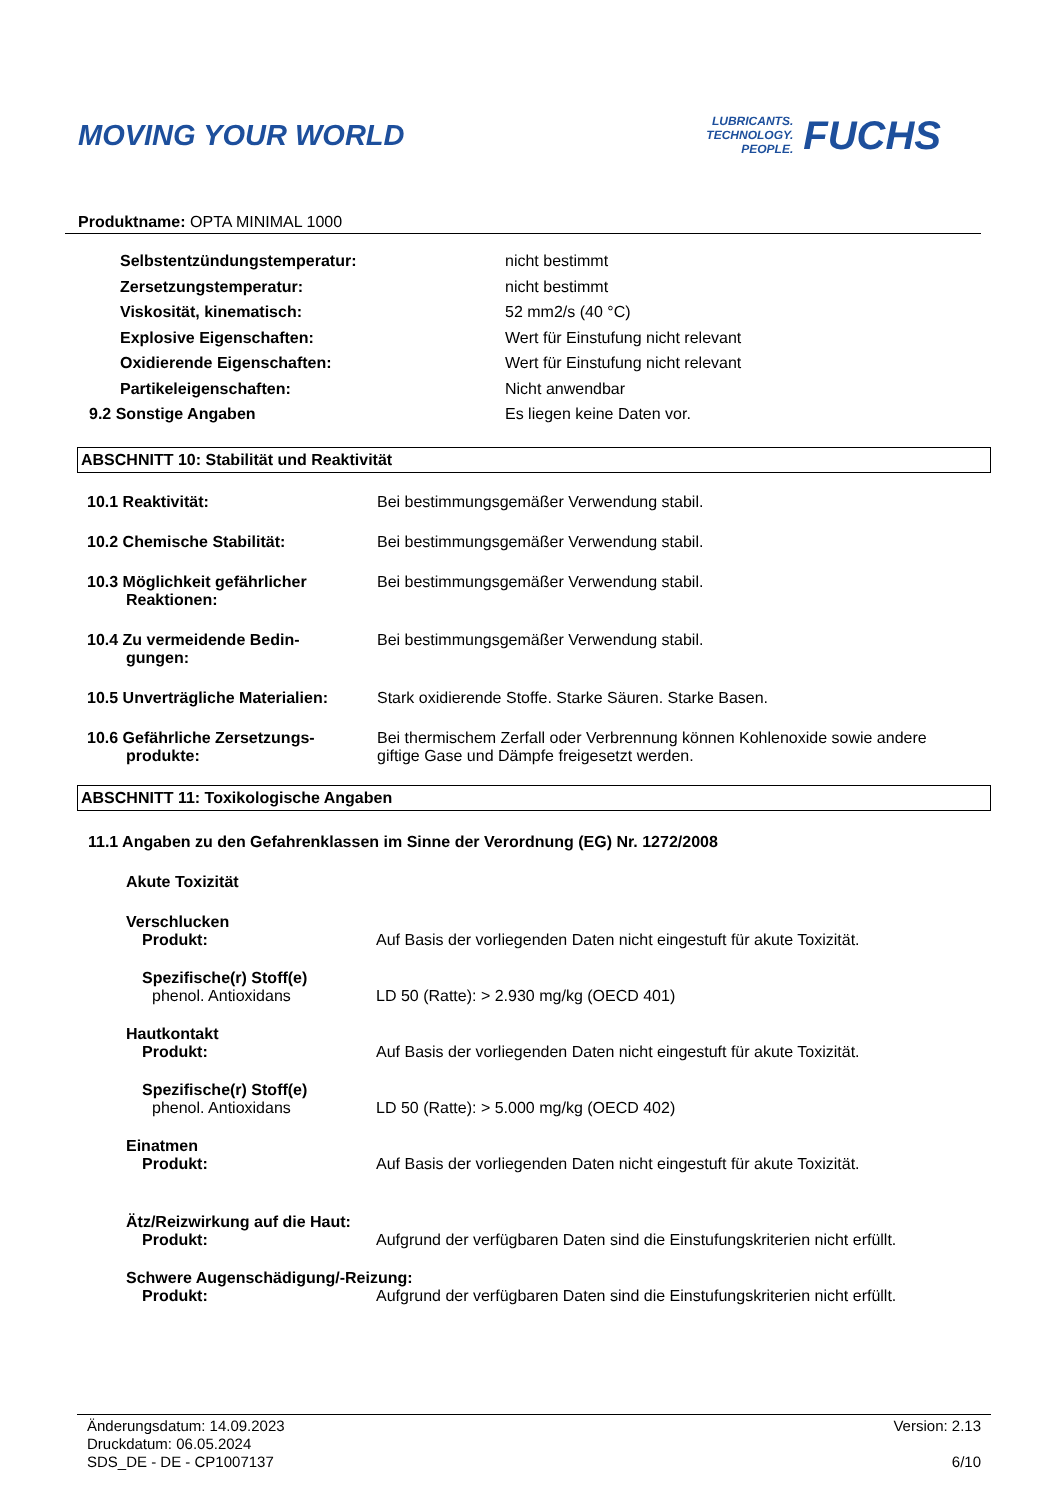MOVING YOUR WORLD
LUBRICANTS.
TECHNOLOGY.
PEOPLE.
FUCHS
Produktname: OPTA MINIMAL 1000
Selbstentzündungstemperatur: nicht bestimmt
Zersetzungstemperatur: nicht bestimmt
Viskosität, kinematisch: 52 mm2/s (40 °C)
Explosive Eigenschaften: Wert für Einstufung nicht relevant
Oxidierende Eigenschaften: Wert für Einstufung nicht relevant
Partikeleigenschaften: Nicht anwendbar
9.2 Sonstige Angaben Es liegen keine Daten vor.
ABSCHNITT 10: Stabilität und Reaktivität
10.1 Reaktivität: Bei bestimmungsgemäßer Verwendung stabil.
10.2 Chemische Stabilität: Bei bestimmungsgemäßer Verwendung stabil.
10.3 Möglichkeit gefährlicher
Reaktionen:
Bei bestimmungsgemäßer Verwendung stabil.
10.4 Zu vermeidende Bedin-
gungen:
Bei bestimmungsgemäßer Verwendung stabil.
10.5 Unverträgliche Materialien:
Stark oxidierende Stoffe. Starke Säuren. Starke Basen.
10.6 Gefährliche Zersetzungs-
produkte:
Bei thermischem Zerfall oder Verbrennung können Kohlenoxide sowie andere giftige Gase und Dämpfe freigesetzt werden.
ABSCHNITT 11: Toxikologische Angaben
11.1 Angaben zu den Gefahrenklassen im Sinne der Verordnung (EG) Nr. 1272/2008
Akute Toxizität
Verschlucken
Produkt: Auf Basis der vorliegenden Daten nicht eingestuft für akute Toxizität.
Spezifische(r) Stoff(e)
phenol. Antioxidans LD 50 (Ratte): > 2.930 mg/kg (OECD 401)
Hautkontakt
Produkt: Auf Basis der vorliegenden Daten nicht eingestuft für akute Toxizität.
Spezifische(r) Stoff(e)
phenol. Antioxidans LD 50 (Ratte): > 5.000 mg/kg (OECD 402)
Einatmen
Produkt: Auf Basis der vorliegenden Daten nicht eingestuft für akute Toxizität.
Ätz/Reizwirkung auf die Haut:
Produkt: Aufgrund der verfügbaren Daten sind die Einstufungskriterien nicht erfüllt.
Schwere Augenschädigung/-Reizung:
Produkt: Aufgrund der verfügbaren Daten sind die Einstufungskriterien nicht erfüllt.
Änderungsdatum: 14.09.2023
Druckdatum: 06.05.2024
SDS_DE - DE - CP1007137
Version: 2.13
6/10